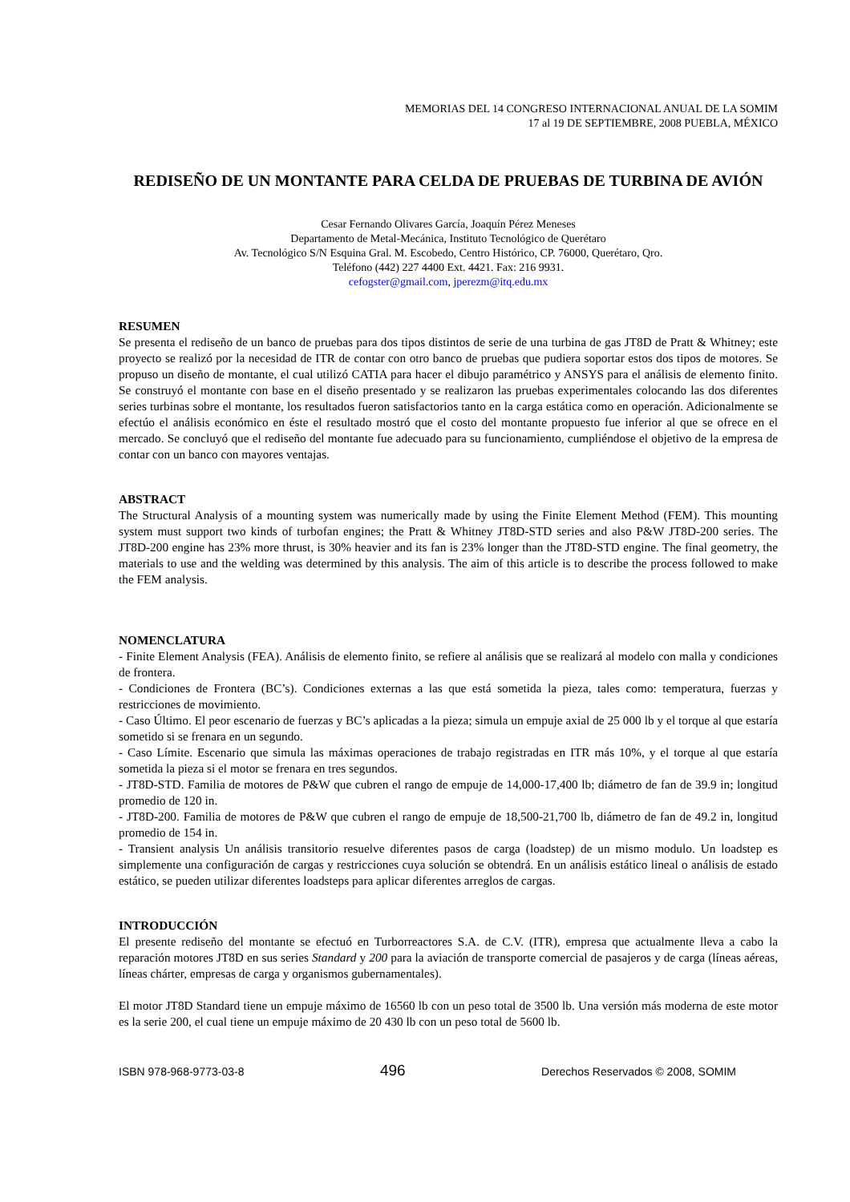MEMORIAS DEL 14 CONGRESO INTERNACIONAL ANUAL DE LA SOMIM
17 al 19 DE SEPTIEMBRE, 2008 PUEBLA, MÉXICO
REDISEÑO DE UN MONTANTE PARA CELDA DE PRUEBAS DE TURBINA DE AVIÓN
Cesar Fernando Olivares García, Joaquín Pérez Meneses
Departamento de Metal-Mecánica, Instituto Tecnológico de Querétaro
Av. Tecnológico S/N Esquina Gral. M. Escobedo, Centro Histórico, CP. 76000, Querétaro, Qro.
Teléfono (442) 227 4400 Ext. 4421. Fax: 216 9931.
cefogster@gmail.com, jperezm@itq.edu.mx
RESUMEN
Se presenta el rediseño de un banco de pruebas para dos tipos distintos de serie de una turbina de gas JT8D de Pratt & Whitney; este proyecto se realizó por la necesidad de ITR de contar con otro banco de pruebas que pudiera soportar estos dos tipos de motores. Se propuso un diseño de montante, el cual utilizó CATIA para hacer el dibujo paramétrico y ANSYS para el análisis de elemento finito. Se construyó el montante con base en el diseño presentado y se realizaron las pruebas experimentales colocando las dos diferentes series turbinas sobre el montante, los resultados fueron satisfactorios tanto en la carga estática como en operación. Adicionalmente se efectúo el análisis económico en éste el resultado mostró que el costo del montante propuesto fue inferior al que se ofrece en el mercado. Se concluyó que el rediseño del montante fue adecuado para su funcionamiento, cumpliéndose el objetivo de la empresa de contar con un banco con mayores ventajas.
ABSTRACT
The Structural Analysis of a mounting system was numerically made by using the Finite Element Method (FEM). This mounting system must support two kinds of turbofan engines; the Pratt & Whitney JT8D-STD series and also P&W JT8D-200 series. The JT8D-200 engine has 23% more thrust, is 30% heavier and its fan is 23% longer than the JT8D-STD engine. The final geometry, the materials to use and the welding was determined by this analysis. The aim of this article is to describe the process followed to make the FEM analysis.
NOMENCLATURA
- Finite Element Analysis (FEA). Análisis de elemento finito, se refiere al análisis que se realizará al modelo con malla y condiciones de frontera.
- Condiciones de Frontera (BC’s). Condiciones externas a las que está sometida la pieza, tales como: temperatura, fuerzas y restricciones de movimiento.
- Caso Último. El peor escenario de fuerzas y BC’s aplicadas a la pieza; simula un empuje axial de 25 000 lb y el torque al que estaría sometido si se frenara en un segundo.
- Caso Límite. Escenario que simula las máximas operaciones de trabajo registradas en ITR más 10%, y el torque al que estaría sometida la pieza si el motor se frenara en tres segundos.
- JT8D-STD. Familia de motores de P&W que cubren el rango de empuje de 14,000-17,400 lb; diámetro de fan de 39.9 in; longitud promedio de 120 in.
- JT8D-200. Familia de motores de P&W que cubren el rango de empuje de 18,500-21,700 lb, diámetro de fan de 49.2 in, longitud promedio de 154 in.
- Transient analysis Un análisis transitorio resuelve diferentes pasos de carga (loadstep) de un mismo modulo. Un loadstep es simplemente una configuración de cargas y restricciones cuya solución se obtendrá. En un análisis estático lineal o análisis de estado estático, se pueden utilizar diferentes loadsteps para aplicar diferentes arreglos de cargas.
INTRODUCCIÓN
El presente rediseño del montante se efectuó en Turborreactores S.A. de C.V. (ITR), empresa que actualmente lleva a cabo la reparación motores JT8D en sus series Standard y 200 para la aviación de transporte comercial de pasajeros y de carga (líneas aéreas, líneas chárter, empresas de carga y organismos gubernamentales).
El motor JT8D Standard tiene un empuje máximo de 16560 lb con un peso total de 3500 lb. Una versión más moderna de este motor es la serie 200, el cual tiene un empuje máximo de 20 430 lb con un peso total de 5600 lb.
ISBN 978-968-9773-03-8 496 Derechos Reservados © 2008, SOMIM